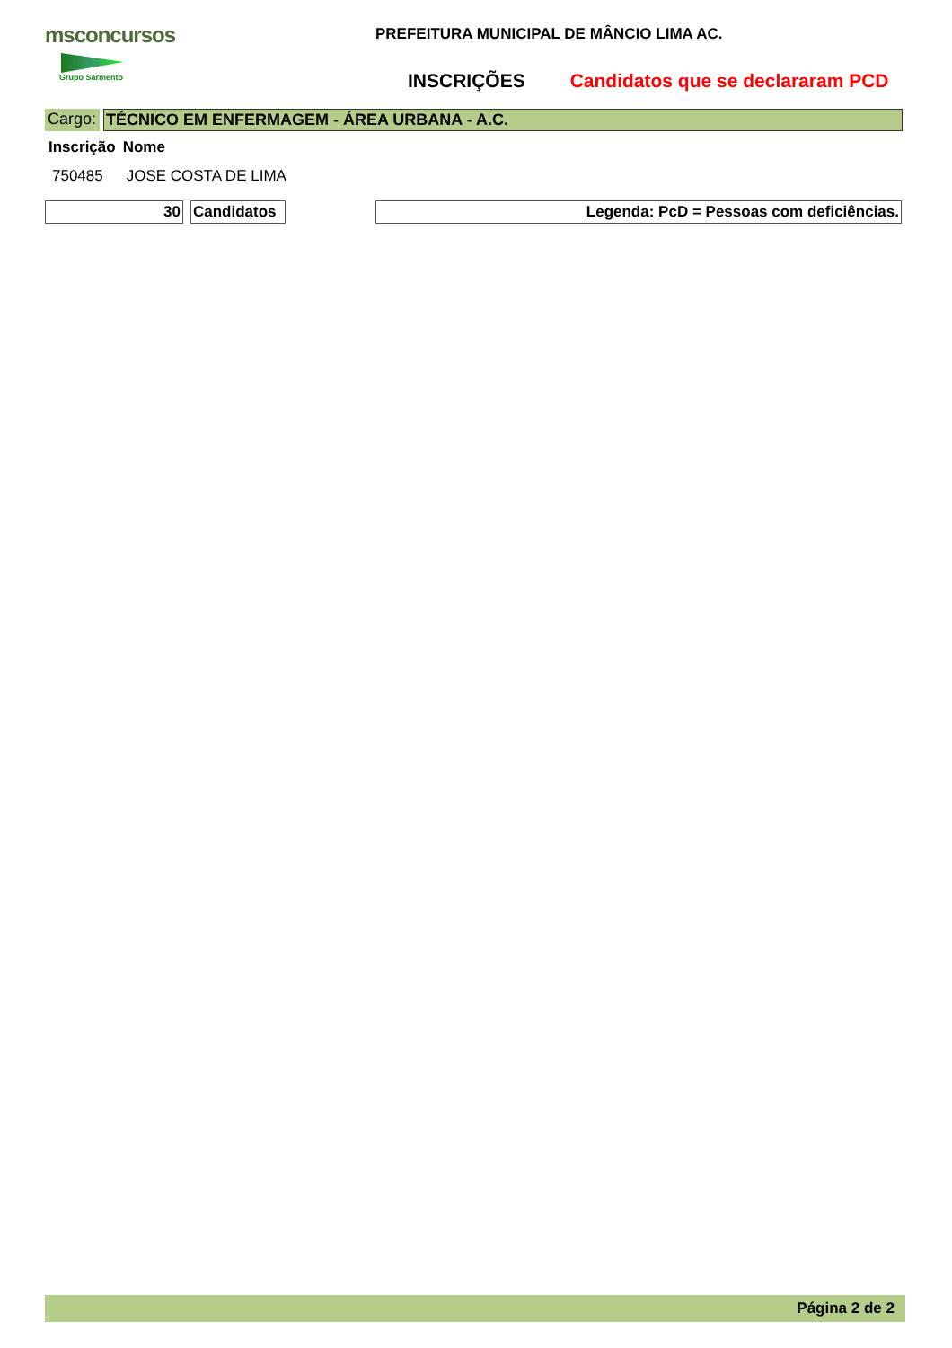msconcursos
Grupo Sarmento
PREFEITURA MUNICIPAL DE MÂNCIO LIMA AC.
INSCRIÇÕES Candidatos que se declararam PCD
Cargo: TÉCNICO EM ENFERMAGEM - ÁREA URBANA - A.C.
| Inscrição | Nome |
| --- | --- |
| 750485 | JOSE COSTA DE LIMA |
30
Candidatos
Legenda: PcD = Pessoas com deficiências.
Página 2 de 2